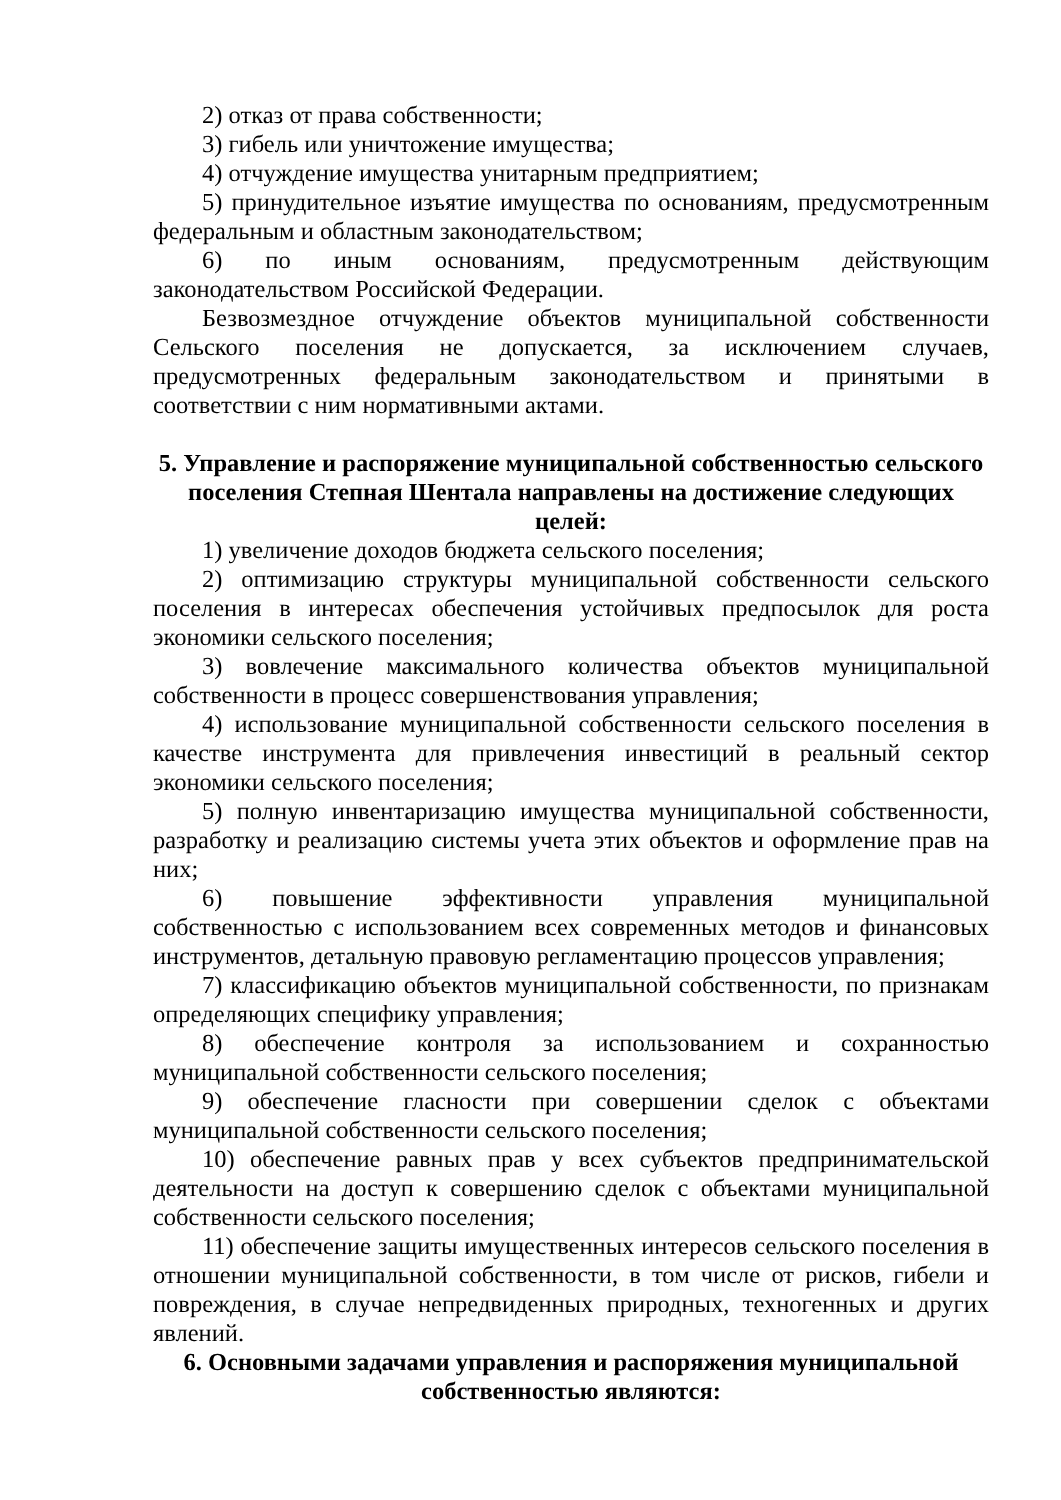2) отказ от права собственности;
3) гибель или уничтожение имущества;
4) отчуждение имущества унитарным предприятием;
5) принудительное изъятие имущества по основаниям, предусмотренным федеральным и областным законодательством;
6) по иным основаниям, предусмотренным действующим законодательством Российской Федерации.
Безвозмездное отчуждение объектов муниципальной собственности Сельского поселения не допускается, за исключением случаев, предусмотренных федеральным законодательством и принятыми в соответствии с ним нормативными актами.
5. Управление и распоряжение муниципальной собственностью сельского поселения Степная Шентала направлены на достижение следующих целей:
1) увеличение доходов бюджета сельского поселения;
2) оптимизацию структуры муниципальной собственности сельского поселения в интересах обеспечения устойчивых предпосылок для роста экономики сельского поселения;
3) вовлечение максимального количества объектов муниципальной собственности в процесс совершенствования управления;
4) использование муниципальной собственности сельского поселения в качестве инструмента для привлечения инвестиций в реальный сектор экономики сельского поселения;
5) полную инвентаризацию имущества муниципальной собственности, разработку и реализацию системы учета этих объектов и оформление прав на них;
6) повышение эффективности управления муниципальной собственностью с использованием всех современных методов и финансовых инструментов, детальную правовую регламентацию процессов управления;
7) классификацию объектов муниципальной собственности, по признакам определяющих специфику управления;
8) обеспечение контроля за использованием и сохранностью муниципальной собственности сельского поселения;
9) обеспечение гласности при совершении сделок с объектами муниципальной собственности сельского поселения;
10) обеспечение равных прав у всех субъектов предпринимательской деятельности на доступ к совершению сделок с объектами муниципальной собственности сельского поселения;
11) обеспечение защиты имущественных интересов сельского поселения в отношении муниципальной собственности, в том числе от рисков, гибели и повреждения, в случае непредвиденных природных, техногенных и других явлений.
6. Основными задачами управления и распоряжения муниципальной собственностью являются: